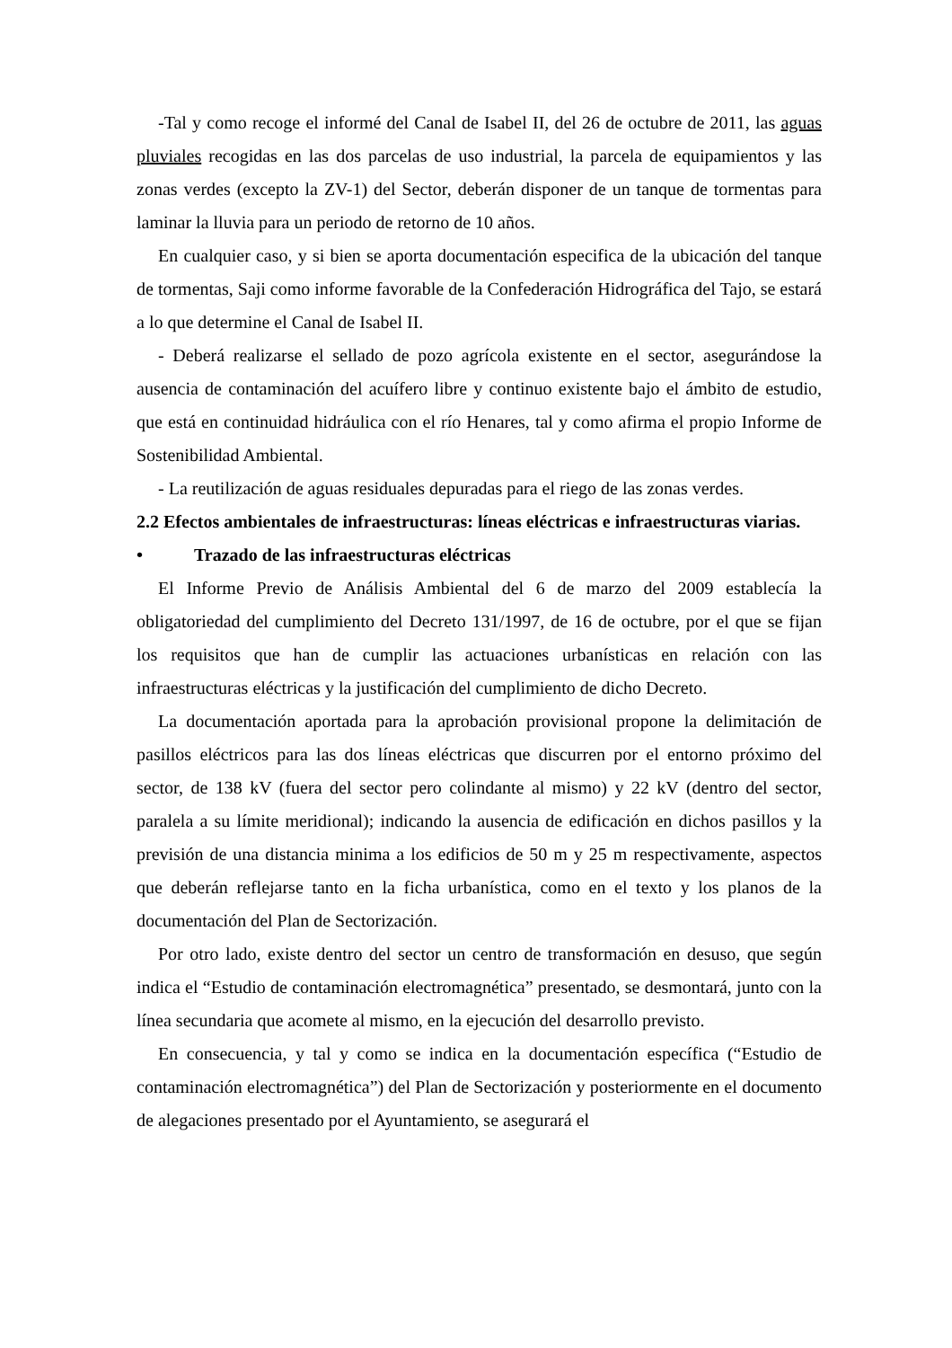-Tal y como recoge el informé del Canal de Isabel II, del 26 de octubre de 2011, las aguas pluviales recogidas en las dos parcelas de uso industrial, la parcela de equipamientos y las zonas verdes (excepto la ZV-1) del Sector, deberán disponer de un tanque de tormentas para laminar la lluvia para un periodo de retorno de 10 años.
En cualquier caso, y si bien se aporta documentación especifica de la ubicación del tanque de tormentas, Saji como informe favorable de la Confederación Hidrográfica del Tajo, se estará a lo que determine el Canal de Isabel II.
- Deberá realizarse el sellado de pozo agrícola existente en el sector, asegurándose la ausencia de contaminación del acuífero libre y continuo existente bajo el ámbito de estudio, que está en continuidad hidráulica con el río Henares, tal y como afirma el propio Informe de Sostenibilidad Ambiental.
- La reutilización de aguas residuales depuradas para el riego de las zonas verdes.
2.2 Efectos ambientales de infraestructuras: líneas eléctricas e infraestructuras viarias.
• Trazado de las infraestructuras eléctricas
El Informe Previo de Análisis Ambiental del 6 de marzo del 2009 establecía la obligatoriedad del cumplimiento del Decreto 131/1997, de 16 de octubre, por el que se fijan los requisitos que han de cumplir las actuaciones urbanísticas en relación con las infraestructuras eléctricas y la justificación del cumplimiento de dicho Decreto.
La documentación aportada para la aprobación provisional propone la delimitación de pasillos eléctricos para las dos líneas eléctricas que discurren por el entorno próximo del sector, de 138 kV (fuera del sector pero colindante al mismo) y 22 kV (dentro del sector, paralela a su límite meridional); indicando la ausencia de edificación en dichos pasillos y la previsión de una distancia minima a los edificios de 50 m y 25 m respectivamente, aspectos que deberán reflejarse tanto en la ficha urbanística, como en el texto y los planos de la documentación del Plan de Sectorización.
Por otro lado, existe dentro del sector un centro de transformación en desuso, que según indica el “Estudio de contaminación electromagnética” presentado, se desmontará, junto con la línea secundaria que acomete al mismo, en la ejecución del desarrollo previsto.
En consecuencia, y tal y como se indica en la documentación específica (“Estudio de contaminación electromagnética”) del Plan de Sectorización y posteriormente en el documento de alegaciones presentado por el Ayuntamiento, se asegurará el